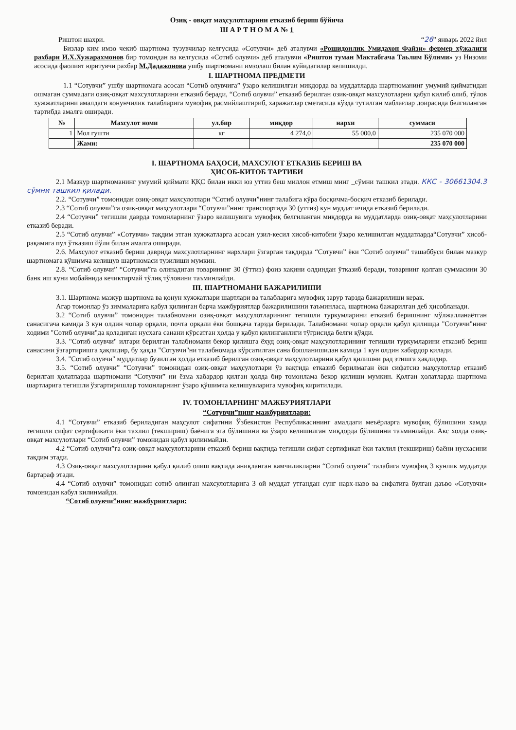Озиқ - овқат маҳсулотларини етказиб бериш бўйича
Ш А Р Т Н О М А № 1
Риштон шахри. “26” январь 2022 йил
Бизлар ким имзо чекиб шартнома тузувчилар келгусида «Сотувчи» деб аталувчи «Рошидонлик Умидахон Файзи» фермер хўжалиги рахбари И.Х.Хужарахмонов бир томондан ва келгусида «Сотиб олувчи» деб аталувчи «Риштон туман Мактабгача Таьлим Бўлими» уз Низоми асосида фаолият юритувчи рахбар М.Дадажонова ушбу шартномани имзолаш билан куйидагилар келишилди.
I. ШАРТНОМА ПРЕДМЕТИ
1.1 “Сотувчи” ушбу шартномага асосан “Сотиб олувчига” ўзаро келишилган миқдорда ва муддатларда шартноманинг умумий қийматидан ошмаган суммадаги озиқ-овқат махсулотларини етказиб беради, “Сотиб олувчи” етказиб берилган озиқ-овқат махсулотларни қабул қилиб олиб, тўлов хужжатларини амалдаги конунчилик талабларига мувофиқ расмийлаштириб, харажатлар сметасида кўзда тутилган маблағлар доирасида белгиланган тартибда амалга оширади.
| № | Махсулот номи | ул.бир | миқдор | нархи | суммаси |
| --- | --- | --- | --- | --- | --- |
| 1 | Мол гушти | кг | 4 274,0 | 55 000,0 | 235 070 000 |
| | Жами: | | | | 235 070 000 |
I. ШАРТНОМА БАҲОСИ, МАХСУЛОТ ЕТКАЗИБ БЕРИШ ВА
ҲИСОБ-КИТОБ ТАРТИБИ
2.1 Мазкур шартноманинг умумий қиймати ҚҚС билан икки юз уттиз беш миллон етмиш минг _сўмни ташкил этади. ККС - 30661304.3 сўмни ташкил қилади.
2.2. “Сотувчи” томонидан озиқ-овқат махсулотлари “Сотиб олувчи”нинг талабига кўра босқичма-босқич етказиб берилади.
2.3 “Сотиб олувчи”га озиқ-овқат маҳсулотлари “Сотувчи”нинг транспортида 30 (уттиз) кун муддат ичида етказиб берилади.
2.4 “Сотувчи” тегишли даврда томонларнинг ўзаро келишувига мувофиқ белгиланган миқдорда ва муддатларда озиқ-овқат маҳсулотларини етказиб беради.
2.5 “Сотиб олувчи” «Сотувчи» тақдим этган хужжатларга асосан узил-кесил хисоб-китобни ўзаро келишилган муддатларда“Сотувчи” ҳисоб-рақамига пул ўтказиш йўли билан амалга оширади.
2.6. Махсулот етказиб бериш даврида махсулотларнинг нархлари ўзгарган тақдирда “Сотувчи” ёки “Сотиб олувчи” ташаббуси билан мазкур шартномага қўшимча келишув шартномаси тузилиши мумкин.
2.8. “Сотиб олувчи” “Сотувчи”га олинадиган товарининг 30 (ўттиз) фоиз хақини олдиндан ўтказиб беради, товарнинг қолган суммасини 30 банк иш куни мобайнида кечиктирмай тўлиқ тўловини таъминлайди.
III. ШАРТНОМАНИ БАЖАРИЛИШИ
3.1. Шартнома мазкур шартнома ва қонун хужжатлари шартлари ва талабларига мувофиқ зарур тарзда бажарилиши керак.
Агар томонлар ўз зиммаларига қабул қилинган барча мажбуриятлар бажарилишини таъминласа, шартнома бажарилган деб ҳисобланади.
3.2 “Сотиб олувчи” томонидан талабномани озиқ-овқат маҳсулотларининг тегишли туркумларини етказиб беришнинг мўлжалланаётган санасигача камида 3 кун олдин чопар орқали, почта орқали ёки бошқача тарзда берилади. Талабномани чопар орқали қабул қилишда "Сотувчи"нинг ходими "Сотиб олувчи"да қоладиган нусхага санани кўрсатган ҳолда у қабул қилинганлиги тўғрисида белги қўяди.
3.3. "Сотиб олувчи" илгари берилган талабномани бекор қилишга ёхуд озиқ-овқат маҳсулотларининг тегишли туркумларини етказиб бериш санасини ўзгартиришга ҳақлидир, бу ҳақда "Сотувчи"ни талабномада кўрсатилган сана бошланишидан камида 1 кун олдин хабардор қилади.
3.4. "Сотиб олувчи" муддатлар бузилган ҳолда етказиб берилган озиқ-овқат маҳсулотларини қабул қилишни рад этишга ҳақлидир.
3.5. “Сотиб олувчи” “Сотувчи” томонидан озиқ-овқат маҳсулотлари ўз вақтида етказиб берилмаган ёки сифатсиз маҳсулотлар етказиб берилган ҳолатларда шартномани “Сотувчи” ни ёзма хабардор қилган ҳолда бир томонлама бекор қилиши мумкин. Қолган ҳолатларда шартнома шартларига тегишли ўзгартиришлар томонларнинг ўзаро қўшимча келишувларига мувофиқ киритилади.
IV. ТОМОНЛАРНИНГ МАЖБУРИЯТЛАРИ
“Сотувчи”нинг мажбуриятлари:
4.1 “Сотувчи” етказиб бериладиган маҳсулот сифатини Ўзбекистон Республикасининг амалдаги меъёрларга мувофиқ бўлишини хамда тегишли сифат сертификати ёки тахлил (текшириш) баёнига эга бўлишини ва ўзаро келишилган миқдорда бўлишини таъминлайди. Акс холда озиқ-овқат махсулотлари “Сотиб олувчи” томонидан қабул қилинмайди.
4.2 “Сотиб олувчи”га озиқ-овқат маҳсулотларини етказиб бериш вақтида тегишли сифат сертификат ёки тахлил (текшириш) баёни нусхасини тақдим этади.
4.3 Озиқ-овқат махсулотларини қабул қилиб олиш вақтида аниқланган камчиликларни “Сотиб олувчи” талабига мувофиқ 3 кунлик муддатда бартараф этади.
4.4 “Сотиб олувчи” томонидан сотиб олинган махсулотларига 3 ой муддат утгандан сунг нарх-наво ва сифатига булган даъво «Сотувчи» томонидан кабул килинмайди.
“Сотиб олувчи”нинг мажбуриятлари: